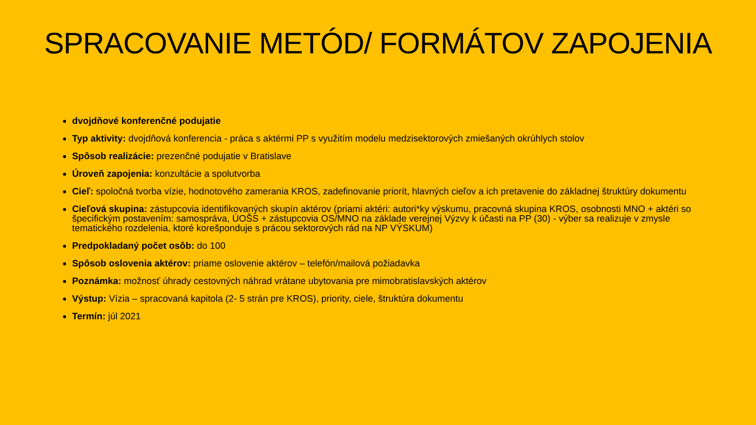SPRACOVANIE METÓD/ FORMÁTOV ZAPOJENIA
dvojdňové konferenčné podujatie
Typ aktivity: dvojdňová konferencia - práca s aktérmi PP s využitím modelu medzisektorových zmiešaných okrúhlych stolov
Spôsob realizácie: prezenčné podujatie v Bratislave
Úroveň zapojenia: konzultácie a spolutvorba
Cieľ: spoločná tvorba vízie, hodnotového zamerania KROS, zadefinovanie priorít, hlavných cieľov a ich pretavenie do základnej štruktúry dokumentu
Cieľová skupina: zástupcovia identifikovaných skupín aktérov (priami aktéri: autori*ky výskumu, pracovná skupina KROS, osobnosti MNO + aktéri so špecifickým postavením: samospráva, ÚOŠS + zástupcovia OS/MNO na základe verejnej Výzvy k účasti na PP (30) - výber sa realizuje v zmysle tematického rozdelenia, ktoré korešponduje s prácou sektorových rád na NP VÝSKUM)
Predpokladaný počet osôb: do 100
Spôsob oslovenia aktérov: priame oslovenie aktérov – telefón/mailová požiadavka
Poznámka: možnosť úhrady cestovných náhrad vrátane ubytovania pre mimobratislavských aktérov
Výstup: Vízia – spracovaná kapitola (2- 5 strán pre KROS), priority, ciele, štruktúra dokumentu
Termín: júl 2021